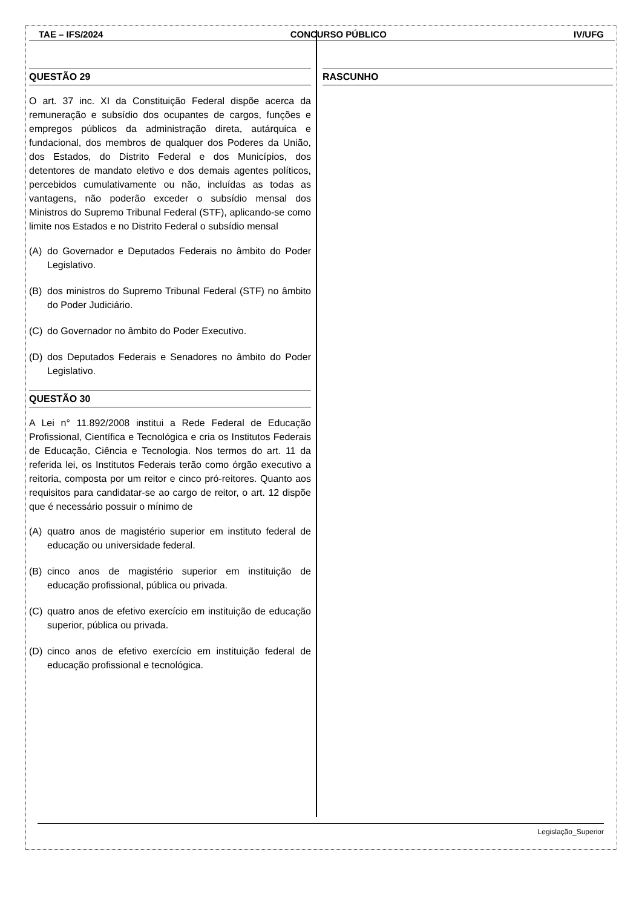TAE – IFS/2024 CONCURSO PÚBLICO IV/UFG
QUESTÃO 29
O art. 37 inc. XI da Constituição Federal dispõe acerca da remuneração e subsídio dos ocupantes de cargos, funções e empregos públicos da administração direta, autárquica e fundacional, dos membros de qualquer dos Poderes da União, dos Estados, do Distrito Federal e dos Municípios, dos detentores de mandato eletivo e dos demais agentes políticos, percebidos cumulativamente ou não, incluídas as todas as vantagens, não poderão exceder o subsídio mensal dos Ministros do Supremo Tribunal Federal (STF), aplicando-se como limite nos Estados e no Distrito Federal o subsídio mensal
(A) do Governador e Deputados Federais no âmbito do Poder Legislativo.
(B) dos ministros do Supremo Tribunal Federal (STF) no âmbito do Poder Judiciário.
(C) do Governador no âmbito do Poder Executivo.
(D) dos Deputados Federais e Senadores no âmbito do Poder Legislativo.
QUESTÃO 30
A Lei n° 11.892/2008 institui a Rede Federal de Educação Profissional, Científica e Tecnológica e cria os Institutos Federais de Educação, Ciência e Tecnologia. Nos termos do art. 11 da referida lei, os Institutos Federais terão como órgão executivo a reitoria, composta por um reitor e cinco pró-reitores. Quanto aos requisitos para candidatar-se ao cargo de reitor, o art. 12 dispõe que é necessário possuir o mínimo de
(A) quatro anos de magistério superior em instituto federal de educação ou universidade federal.
(B) cinco anos de magistério superior em instituição de educação profissional, pública ou privada.
(C) quatro anos de efetivo exercício em instituição de educação superior, pública ou privada.
(D) cinco anos de efetivo exercício em instituição federal de educação profissional e tecnológica.
RASCUNHO
Legislação_Superior